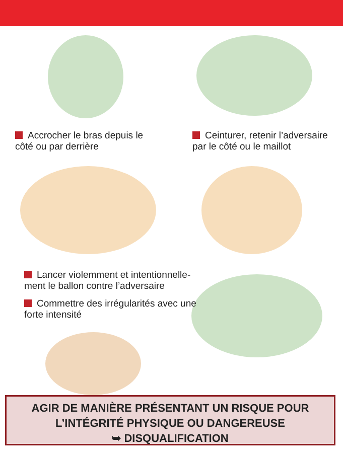Accrocher le bras depuis le
côté ou par derrière
Ceinturer, retenir l’adversaire
par le côté ou le maillot
Lancer violemment et intentionnelle-
ment le ballon contre l’adversaire
Commettre des irrégularités avec une
forte intensité
AGIR DE MANIÈRE PRÉSENTANT UN RISQUE POUR
L’INTÉGRITÉ PHYSIQUE OU DANGEREUSE
➥ DISQUALIFICATION